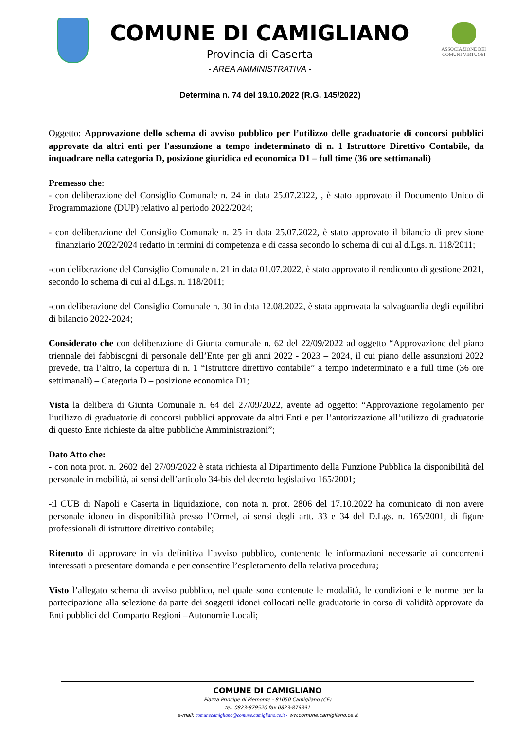COMUNE DI CAMIGLIANO
Provincia di Caserta
- AREA AMMINISTRATIVA -
ASSOCIAZIONE DEI
COMUNI VIRTUOSI
Determina n. 74 del 19.10.2022 (R.G. 145/2022)
Oggetto: Approvazione dello schema di avviso pubblico per l’utilizzo delle graduatorie di concorsi pubblici approvate da altri enti per l'assunzione a tempo indeterminato di n. 1 Istruttore Direttivo Contabile, da inquadrare nella categoria D, posizione giuridica ed economica D1 – full time (36 ore settimanali)
Premesso che:
- con deliberazione del Consiglio Comunale n. 24 in data 25.07.2022, , è stato approvato il Documento Unico di Programmazione (DUP) relativo al periodo 2022/2024;
- con deliberazione del Consiglio Comunale n. 25 in data 25.07.2022, è stato approvato il bilancio di previsione finanziario 2022/2024 redatto in termini di competenza e di cassa secondo lo schema di cui al d.Lgs. n. 118/2011;
-con deliberazione del Consiglio Comunale n. 21 in data 01.07.2022, è stato approvato il rendiconto di gestione 2021, secondo lo schema di cui al d.Lgs. n. 118/2011;
-con deliberazione del Consiglio Comunale n. 30 in data 12.08.2022, è stata approvata la salvaguardia degli equilibri di bilancio 2022-2024;
Considerato che con deliberazione di Giunta comunale n. 62 del 22/09/2022 ad oggetto “Approvazione del piano triennale dei fabbisogni di personale dell’Ente per gli anni 2022 - 2023 – 2024, il cui piano delle assunzioni 2022 prevede, tra l’altro, la copertura di n. 1 “Istruttore direttivo contabile” a tempo indeterminato e a full time (36 ore settimanali) – Categoria D – posizione economica D1;
Vista la delibera di Giunta Comunale n. 64 del 27/09/2022, avente ad oggetto: “Approvazione regolamento per l’utilizzo di graduatorie di concorsi pubblici approvate da altri Enti e per l’autorizzazione all’utilizzo di graduatorie di questo Ente richieste da altre pubbliche Amministrazioni”;
Dato Atto che:
- con nota prot. n. 2602 del 27/09/2022 è stata richiesta al Dipartimento della Funzione Pubblica la disponibilità del personale in mobilità, ai sensi dell’articolo 34-bis del decreto legislativo 165/2001;
-il CUB di Napoli e Caserta in liquidazione, con nota n. prot. 2806 del 17.10.2022 ha comunicato di non avere personale idoneo in disponibilità presso l’Ormel, ai sensi degli artt. 33 e 34 del D.Lgs. n. 165/2001, di figure professionali di istruttore direttivo contabile;
Ritenuto di approvare in via definitiva l’avviso pubblico, contenente le informazioni necessarie ai concorrenti interessati a presentare domanda e per consentire l’espletamento della relativa procedura;
Visto l’allegato schema di avviso pubblico, nel quale sono contenute le modalità, le condizioni e le norme per la partecipazione alla selezione da parte dei soggetti idonei collocati nelle graduatorie in corso di validità approvate da Enti pubblici del Comparto Regioni –Autonomie Locali;
COMUNE DI CAMIGLIANO
Piazza Principe di Piemonte - 81050 Camigliano (CE)
tel. 0823-879520 fax 0823-879391
e-mail: comunecamigliano@comune.camigliano.ce.it - ww.comune.camigliano.ce.it